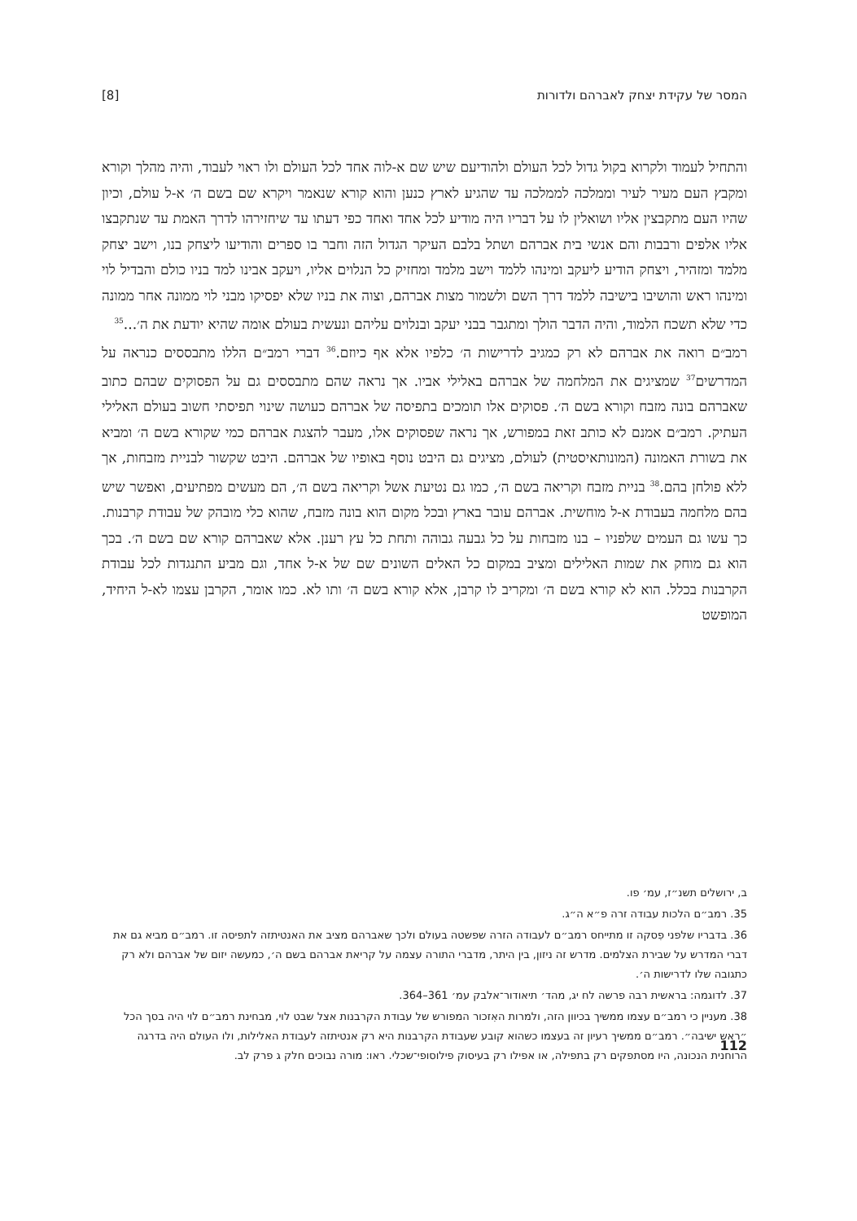המסר של עקידת יצחק לאברהם ולדורות [8]
והתחיל לעמוד ולקרוא בקול גדול לכל העולם ולהודיעם שיש שם א-לוה אחד לכל העולם ולו ראוי לעבוד, והיה מהלך וקורא ומקבץ העם מעיר לעיר וממלכה לממלכה עד שהגיע לארץ כנען והוא קורא שנאמר ויקרא שם בשם ה׳ א-ל עולם, וכיון שהיו העם מתקבצין אליו ושואלין לו על דבריו היה מודיע לכל אחד ואחד כפי דעתו עד שיחזירהו לדרך האמת עד שנתקבצו אליו אלפים ורבבות והם אנשי בית אברהם ושתל בלבם העיקר הגדול הזה וחבר בו ספרים והודיעו ליצחק בנו, וישב יצחק מלמד ומזהיר, ויצחק הודיע ליעקב ומינהו ללמד וישב מלמד ומחזיק כל הנלוים אליו, ויעקב אבינו למד בניו כולם והבדיל לוי ומינהו ראש והושיבו בישיבה ללמד דרך השם ולשמור מצות אברהם, וצוה את בניו שלא יפסיקו מבני לוי ממונה אחר ממונה כדי שלא תשכח הלמוד, והיה הדבר הולך ומתגבר בבני יעקב ובנלוים עליהם ונעשית בעולם אומה שהיא יודעת את ה׳...<sup>35</sup>
רמב״ם רואה את אברהם לא רק כמגיב לדרישות ה׳ כלפיו אלא אף כיוזם.<sup>36</sup> דברי רמב״ם הללו מתבססים כנראה על המדרשים<sup>37</sup> שמציגים את המלחמה של אברהם באלילי אביו. אך נראה שהם מתבססים גם על הפסוקים שבהם כתוב שאברהם בונה מזבח וקורא בשם ה׳. פסוקים אלו תומכים בתפיסה של אברהם כעושה שינוי תפיסתי חשוב בעולם האלילי העתיק. רמב״ם אמנם לא כותב זאת במפורש, אך נראה שפסוקים אלו, מעבר להצגת אברהם כמי שקורא בשם ה׳ ומביא את בשורת האמונה (המונותאיסטית) לעולם, מציגים גם היבט נוסף באופיו של אברהם. היבט שקשור לבניית מזבחות, אך ללא פולחן בהם.<sup>38</sup> בניית מזבח וקריאה בשם ה׳, כמו גם נטיעת אשל וקריאה בשם ה׳, הם מעשים מפתיעים, ואפשר שיש בהם מלחמה בעבודת א-ל מוחשית. אברהם עובר בארץ ובכל מקום הוא בונה מזבח, שהוא כלי מובהק של עבודת קרבנות. כך עשו גם העמים שלפניו – בנו מזבחות על כל גבעה גבוהה ותחת כל עץ רענן. אלא שאברהם קורא שם בשם ה׳. בכך הוא גם מוחק את שמות האלילים ומציב במקום כל האלים השונים שם של א-ל אחד, וגם מביע התנגדות לכל עבודת הקרבנות בכלל. הוא לא קורא בשם ה׳ ומקריב לו קרבן, אלא קורא בשם ה׳ ותו לא. כמו אומר, הקרבן עצמו לא-ל היחיד, המופשט
ב, ירושלים תשנ״ז, עמ׳ פו.
35. רמב״ם הלכות עבודה זרה פ״א ה״ג.
36. בדבריו שלפני פִסקה זו מתייחס רמב״ם לעבודה הזרה שפשטה בעולם ולכך שאברהם מציב את האנטיתזה לתפיסה זו. רמב״ם מביא גם את דברי המדרש על שבירת הצלמים. מדרש זה ניזון, בין היתר, מדברי התורה עצמה על קריאת אברהם בשם ה׳, כמעשה יזום של אברהם ולא רק כתגובה שלו לדרישות ה׳.
37. לדוגמה: בראשית רבה פרשה לח יג, מהד׳ תיאודור־אלבק עמ׳ 361–364.
38. מעניין כי רמב״ם עצמו ממשיך בכיוון הזה, ולמרות האִזכור המפורש של עבודת הקרבנות אצל שבט לוי, מבחינת רמב״ם לוי היה בסך הכל ״ראש ישיבה״. רמב״ם ממשיך רעיון זה בעצמו כשהוא קובע שעבודת הקרבנות היא רק אנטיתזה לעבודת האלילות, ולו העולם היה בדרגה הרוחנית הנכונה, היו מסתפקים רק בתפילה, או אפילו רק בעיסוק פילוסופי־שכלי. ראו: מורה נבוכים חלק ג פרק לב.
112